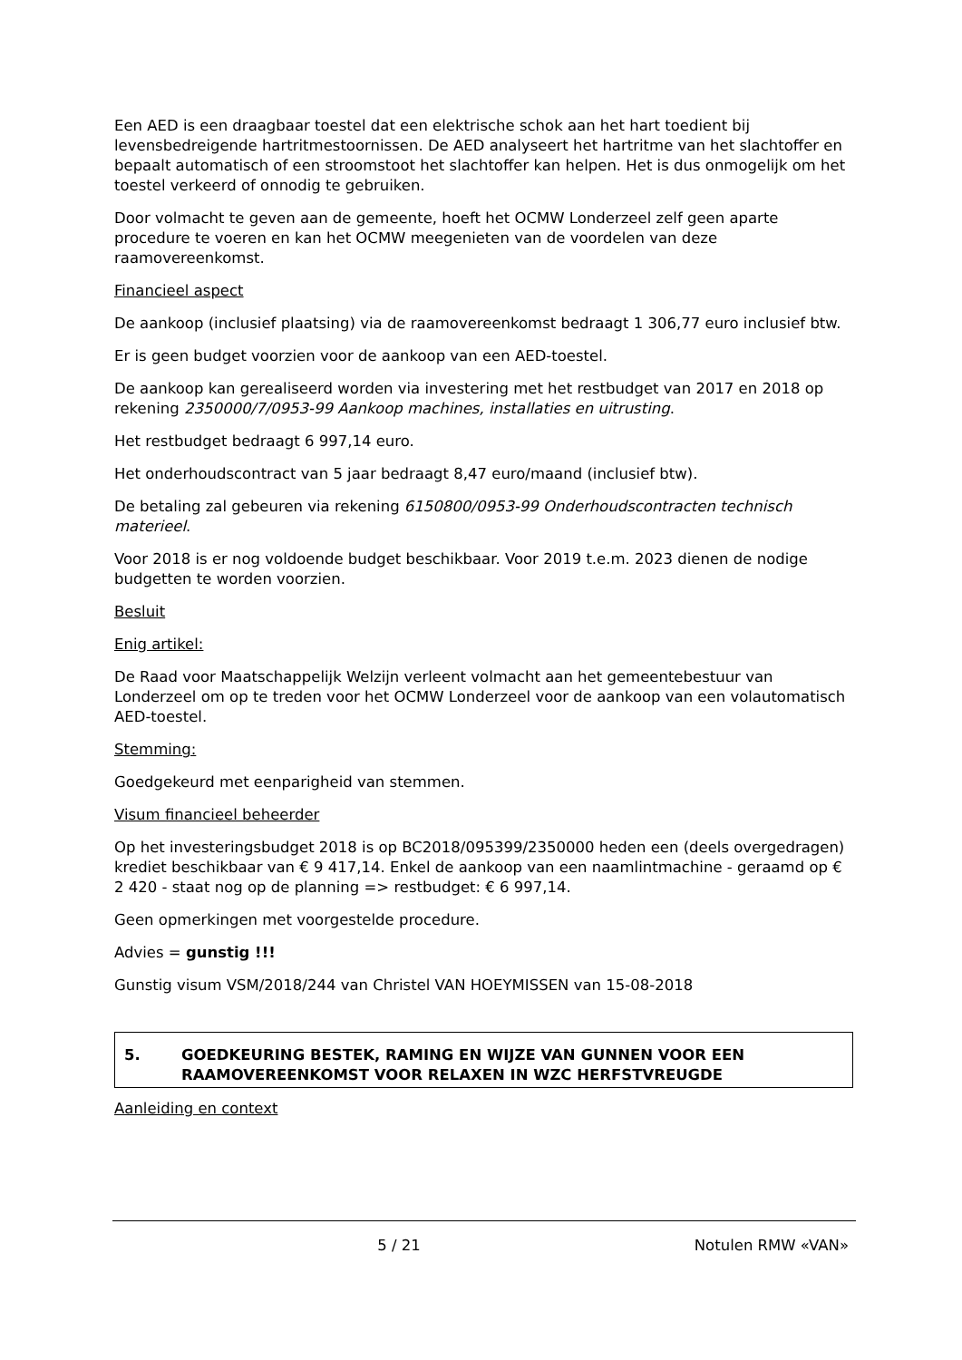Een AED is een draagbaar toestel dat een elektrische schok aan het hart toedient bij levensbedreigende hartritmestoornissen. De AED analyseert het hartritme van het slachtoffer en bepaalt automatisch of een stroomstoot het slachtoffer kan helpen. Het is dus onmogelijk om het toestel verkeerd of onnodig te gebruiken.
Door volmacht te geven aan de gemeente, hoeft het OCMW Londerzeel zelf geen aparte procedure te voeren en kan het OCMW meegenieten van de voordelen van deze raamovereenkomst.
Financieel aspect
De aankoop (inclusief plaatsing) via de raamovereenkomst bedraagt 1 306,77 euro inclusief btw.
Er is geen budget voorzien voor de aankoop van een AED-toestel.
De aankoop kan gerealiseerd worden via investering met het restbudget van 2017 en 2018 op rekening 2350000/7/0953-99 Aankoop machines, installaties en uitrusting.
Het restbudget bedraagt 6 997,14 euro.
Het onderhoudscontract van 5 jaar bedraagt 8,47 euro/maand (inclusief btw).
De betaling zal gebeuren via rekening 6150800/0953-99 Onderhoudscontracten technisch materieel.
Voor 2018 is er nog voldoende budget beschikbaar. Voor 2019 t.e.m. 2023 dienen de nodige budgetten te worden voorzien.
Besluit
Enig artikel:
De Raad voor Maatschappelijk Welzijn verleent volmacht aan het gemeentebestuur van Londerzeel om op te treden voor het OCMW Londerzeel voor de aankoop van een volautomatisch AED-toestel.
Stemming:
Goedgekeurd met eenparigheid van stemmen.
Visum financieel beheerder
Op het investeringsbudget 2018 is op BC2018/095399/2350000 heden een (deels overgedragen) krediet beschikbaar van € 9 417,14. Enkel de aankoop van een naamlintmachine - geraamd op € 2 420 - staat nog op de planning => restbudget: € 6 997,14.
Geen opmerkingen met voorgestelde procedure.
Advies = gunstig !!!
Gunstig visum VSM/2018/244 van Christel VAN HOEYMISSEN van 15-08-2018
5. GOEDKEURING BESTEK, RAMING EN WIJZE VAN GUNNEN VOOR EEN RAAMOVEREENKOMST VOOR RELAXEN IN WZC HERFSTVREUGDE
Aanleiding en context
5 / 21 Notulen RMW «VAN»